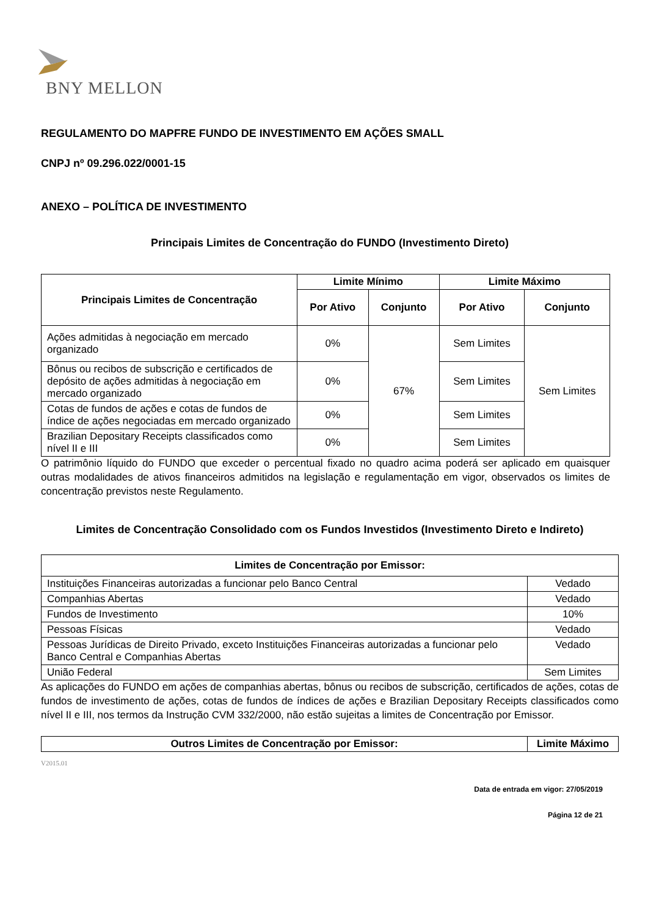BNY MELLON
REGULAMENTO DO MAPFRE FUNDO DE INVESTIMENTO EM AÇÕES SMALL
CNPJ nº 09.296.022/0001-15
ANEXO – POLÍTICA DE INVESTIMENTO
Principais Limites de Concentração do FUNDO (Investimento Direto)
| Principais Limites de Concentração | Limite Mínimo | | Limite Máximo | |
| --- | --- | --- | --- | --- |
| | Por Ativo | Conjunto | Por Ativo | Conjunto |
| Ações admitidas à negociação em mercado organizado | 0% | 67% | Sem Limites | Sem Limites |
| Bônus ou recibos de subscrição e certificados de depósito de ações admitidas à negociação em mercado organizado | 0% | | Sem Limites | |
| Cotas de fundos de ações e cotas de fundos de índice de ações negociadas em mercado organizado | 0% | | Sem Limites | |
| Brazilian Depositary Receipts classificados como nível II e III | 0% | | Sem Limites | |
O patrimônio líquido do FUNDO que exceder o percentual fixado no quadro acima poderá ser aplicado em quaisquer outras modalidades de ativos financeiros admitidos na legislação e regulamentação em vigor, observados os limites de concentração previstos neste Regulamento.
Limites de Concentração Consolidado com os Fundos Investidos (Investimento Direto e Indireto)
| Limites de Concentração por Emissor: | |
| --- | --- |
| Instituições Financeiras autorizadas a funcionar pelo Banco Central | Vedado |
| Companhias Abertas | Vedado |
| Fundos de Investimento | 10% |
| Pessoas Físicas | Vedado |
| Pessoas Jurídicas de Direito Privado, exceto Instituições Financeiras autorizadas a funcionar pelo Banco Central e Companhias Abertas | Vedado |
| União Federal | Sem Limites |
As aplicações do FUNDO em ações de companhias abertas, bônus ou recibos de subscrição, certificados de ações, cotas de fundos de investimento de ações, cotas de fundos de índices de ações e Brazilian Depositary Receipts classificados como nível II e III, nos termos da Instrução CVM 332/2000, não estão sujeitas a limites de Concentração por Emissor.
| Outros Limites de Concentração por Emissor: | Limite Máximo |
| --- | --- |
V2015.01
Data de entrada em vigor: 27/05/2019
Página 12 de 21